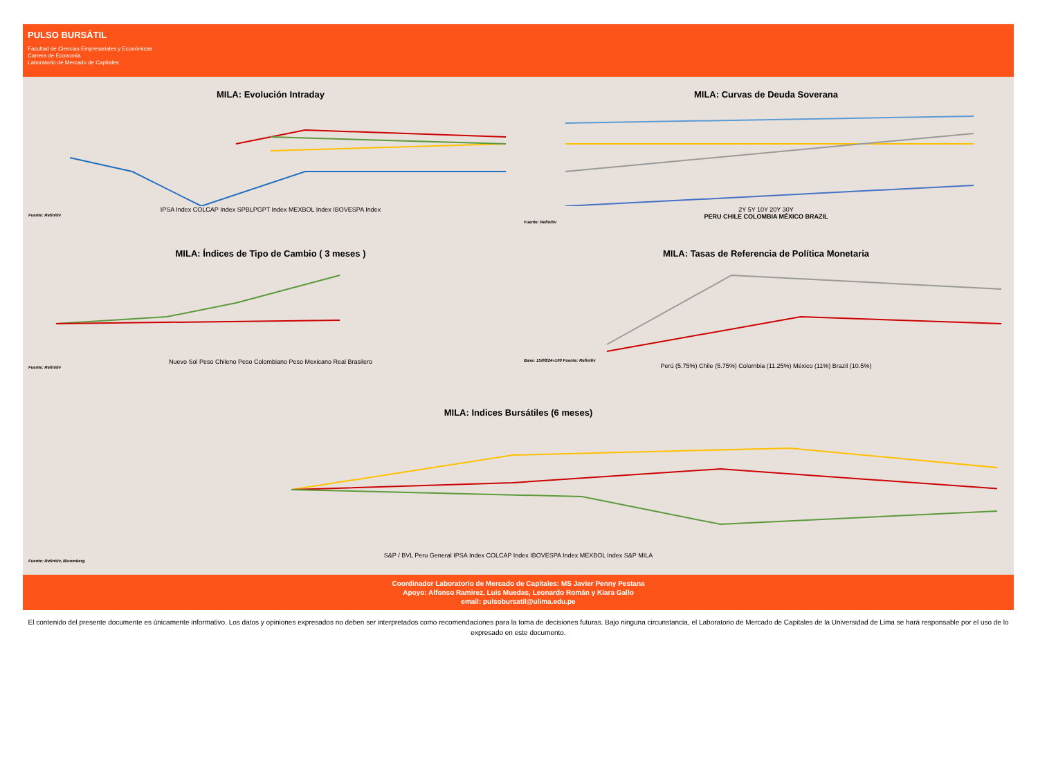PULSO BURSÁTIL
Facultad de Ciencias Empresariales y Económicas
Carrera de Economía
Laboratorio de Mercado de Capitales
MILA: Evolución Intraday
IPSA Index COLCAP Index SPBLPGPT Index MEXBOL Index IBOVESPA Index
Fuente: Refinitiv
MILA: Curvas de Deuda Soverana
2Y 5Y 10Y 20Y 30Y
PERU CHILE COLOMBIA MÉXICO BRAZIL
Fuente: Refinitiv
MILA: Índices de Tipo de Cambio ( 3 meses )
Nuevo Sol Peso Chileno Peso Colombiano Peso Mexicano Real Brasilero
Fuente: Refinitiv
MILA: Tasas de Referencia de Política Monetaria
Base: 15/08/24=100 Fuente: Refinitiv
Perú (5.75%) Chile (5.75%) Colombia (11.25%) México (11%) Brazil (10.5%)
MILA: Indices Bursátiles (6 meses)
S&P / BVL Peru General IPSA Index COLCAP Index IBOVESPA Index MEXBOL Index S&P MILA
Fuente: Refinitiv, Bloomberg
Coordinador Laboratorio de Mercado de Capitales: MS Javier Penny Pestana
Apoyo: Alfonso Ramirez, Luis Muedas, Leonardo Román y Kiara Gallo
email: pulsobursatil@ulima.edu.pe
El contenido del presente documente es únicamente informativo. Los datos y opiniones expresados no deben ser interpretados como recomendaciones para la toma de decisiones futuras. Bajo ninguna circunstancia, el Laboratorio de Mercado de Capitales de la Universidad de Lima se hará responsable por el uso de lo expresado en este documento.